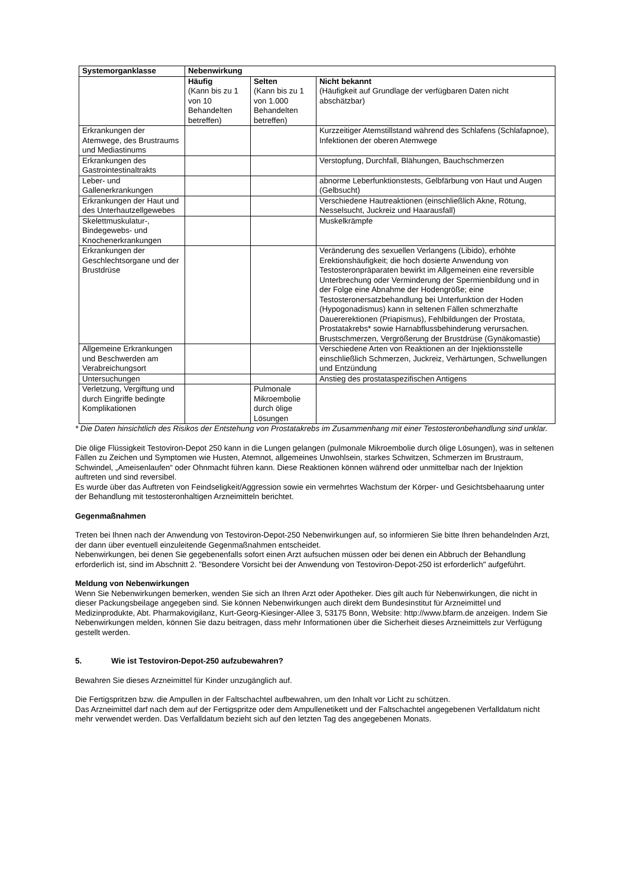| Systemorganklasse | Nebenwirkung | | |
| --- | --- | --- | --- |
| | Häufig (Kann bis zu 1 von 10 Behandelten betreffen) | Selten (Kann bis zu 1 von 1.000 Behandelten betreffen) | Nicht bekannt (Häufigkeit auf Grundlage der verfügbaren Daten nicht abschätzbar) |
| Erkrankungen der Atemwege, des Brustraums und Mediastinums | | | Kurzzeitiger Atemstillstand während des Schlafens (Schlafapnoe), Infektionen der oberen Atemwege |
| Erkrankungen des Gastrointestinaltrakts | | | Verstopfung, Durchfall, Blähungen, Bauchschmerzen |
| Leber- und Gallenerkrankungen | | | abnorme Leberfunktionstests, Gelbfärbung von Haut und Augen (Gelbsucht) |
| Erkrankungen der Haut und des Unterhautzellgewebes | | | Verschiedene Hautreaktionen (einschließlich Akne, Rötung, Nesselsucht, Juckreiz und Haarausfall) |
| Skelettmuskulatur-, Bindegewebs- und Knochenerkrankungen | | | Muskelkrämpfe |
| Erkrankungen der Geschlechtsorgane und der Brustdrüse | | | Veränderung des sexuellen Verlangens (Libido), erhöhte Erektionshäufigkeit; die hoch dosierte Anwendung von Testosteronpräparaten bewirkt im Allgemeinen eine reversible Unterbrechung oder Verminderung der Spermienbildung und in der Folge eine Abnahme der Hodengröße; eine Testosteronersatzbehandlung bei Unterfunktion der Hoden (Hypogonadismus) kann in seltenen Fällen schmerzhafte Dauererektionen (Priapismus), Fehlbildungen der Prostata, Prostatakrebs* sowie Harnabflussbehinderung verursachen. Brustschmerzen, Vergrößerung der Brustdrüse (Gynäkomastie) |
| Allgemeine Erkrankungen und Beschwerden am Verabreichungsort | | | Verschiedene Arten von Reaktionen an der Injektionsstelle einschließlich Schmerzen, Juckreiz, Verhärtungen, Schwellungen und Entzündung |
| Untersuchungen | | | Anstieg des prostataspezifischen Antigens |
| Verletzung, Vergiftung und durch Eingriffe bedingte Komplikationen | | Pulmonale Mikroembolie durch ölige Lösungen | |
* Die Daten hinsichtlich des Risikos der Entstehung von Prostatakrebs im Zusammenhang mit einer Testosteronbehandlung sind unklar.
Die ölige Flüssigkeit Testoviron-Depot 250 kann in die Lungen gelangen (pulmonale Mikroembolie durch ölige Lösungen), was in seltenen Fällen zu Zeichen und Symptomen wie Husten, Atemnot, allgemeines Unwohlsein, starkes Schwitzen, Schmerzen im Brustraum, Schwindel, „Ameisenlaufen“ oder Ohnmacht führen kann. Diese Reaktionen können während oder unmittelbar nach der Injektion auftreten und sind reversibel.
Es wurde über das Auftreten von Feindseligkeit/Aggression sowie ein vermehrtes Wachstum der Körper- und Gesichtsbehaarung unter der Behandlung mit testosteronhaltigen Arzneimitteln berichtet.
Gegenmaßnahmen
Treten bei Ihnen nach der Anwendung von Testoviron-Depot-250 Nebenwirkungen auf, so informieren Sie bitte Ihren behandelnden Arzt, der dann über eventuell einzuleitende Gegenmaßnahmen entscheidet.
Nebenwirkungen, bei denen Sie gegebenenfalls sofort einen Arzt aufsuchen müssen oder bei denen ein Abbruch der Behandlung erforderlich ist, sind im Abschnitt 2. "Besondere Vorsicht bei der Anwendung von Testoviron-Depot-250 ist erforderlich" aufgeführt.
Meldung von Nebenwirkungen
Wenn Sie Nebenwirkungen bemerken, wenden Sie sich an Ihren Arzt oder Apotheker. Dies gilt auch für Nebenwirkungen, die nicht in dieser Packungsbeilage angegeben sind. Sie können Nebenwirkungen auch direkt dem Bundesinstitut für Arzneimittel und Medizinprodukte, Abt. Pharmakovigilanz, Kurt-Georg-Kiesinger-Allee 3, 53175 Bonn, Website: http://www.bfarm.de anzeigen. Indem Sie Nebenwirkungen melden, können Sie dazu beitragen, dass mehr Informationen über die Sicherheit dieses Arzneimittels zur Verfügung gestellt werden.
5. Wie ist Testoviron-Depot-250 aufzubewahren?
Bewahren Sie dieses Arzneimittel für Kinder unzugänglich auf.
Die Fertigspritzen bzw. die Ampullen in der Faltschachtel aufbewahren, um den Inhalt vor Licht zu schützen.
Das Arzneimittel darf nach dem auf der Fertigspritze oder dem Ampullenetikett und der Faltschachtel angegebenen Verfalldatum nicht mehr verwendet werden. Das Verfalldatum bezieht sich auf den letzten Tag des angegebenen Monats.